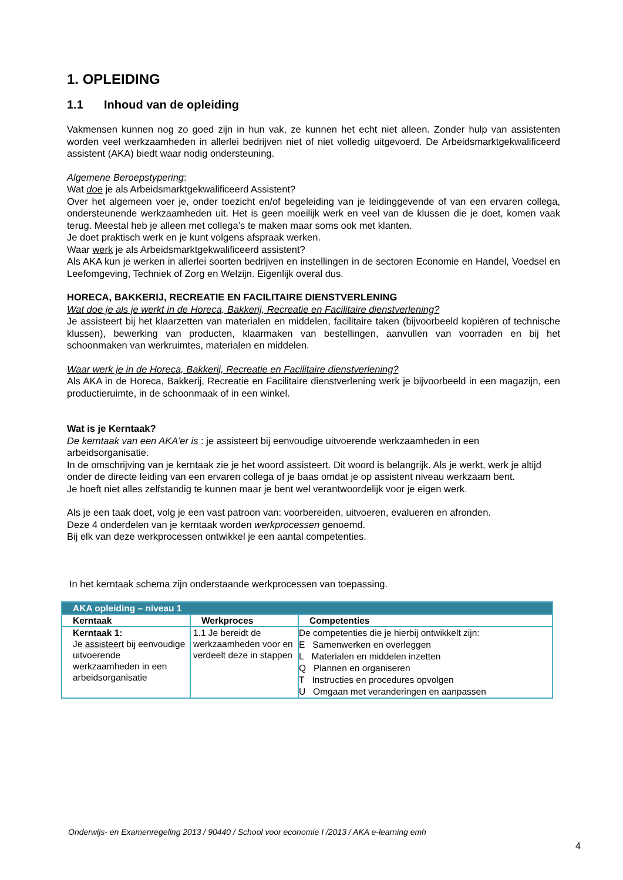1. OPLEIDING
1.1 Inhoud van de opleiding
Vakmensen kunnen nog zo goed zijn in hun vak, ze kunnen het echt niet alleen. Zonder hulp van assistenten worden veel werkzaamheden in allerlei bedrijven niet of niet volledig uitgevoerd. De Arbeidsmarktgekwalificeerd assistent (AKA) biedt waar nodig ondersteuning.
Algemene Beroepstypering:
Wat doe je als Arbeidsmarktgekwalificeerd Assistent?
Over het algemeen voer je, onder toezicht en/of begeleiding van je leidinggevende of van een ervaren collega, ondersteunende werkzaamheden uit. Het is geen moeilijk werk en veel van de klussen die je doet, komen vaak terug. Meestal heb je alleen met collega’s te maken maar soms ook met klanten.
Je doet praktisch werk en je kunt volgens afspraak werken.
Waar werk je als Arbeidsmarktgekwalificeerd assistent?
Als AKA kun je werken in allerlei soorten bedrijven en instellingen in de sectoren Economie en Handel, Voedsel en Leefomgeving, Techniek of Zorg en Welzijn. Eigenlijk overal dus.
HORECA, BAKKERIJ, RECREATIE EN FACILITAIRE DIENSTVERLENING
Wat doe je als je werkt in de Horeca, Bakkerij, Recreatie en Facilitaire dienstverlening?
Je assisteert bij het klaarzetten van materialen en middelen, facilitaire taken (bijvoorbeeld kopiëren of technische klussen), bewerking van producten, klaarmaken van bestellingen, aanvullen van voorraden en bij het schoonmaken van werkruimtes, materialen en middelen.
Waar werk je in de Horeca, Bakkerij, Recreatie en Facilitaire dienstverlening?
Als AKA in de Horeca, Bakkerij, Recreatie en Facilitaire dienstverlening werk je bijvoorbeeld in een magazijn, een productieruimte, in de schoonmaak of in een winkel.
Wat is je Kerntaak?
De kerntaak van een AKA’er is : je assisteert bij eenvoudige uitvoerende werkzaamheden in een arbeidsorganisatie.
In de omschrijving van je kerntaak zie je het woord assisteert. Dit woord is belangrijk. Als je werkt, werk je altijd onder de directe leiding van een ervaren collega of je baas omdat je op assistent niveau werkzaam bent.
Je hoeft niet alles zelfstandig te kunnen maar je bent wel verantwoordelijk voor je eigen werk.
Als je een taak doet, volg je een vast patroon van: voorbereiden, uitvoeren, evalueren en afronden.
Deze 4 onderdelen van je kerntaak worden werkprocessen genoemd.
Bij elk van deze werkprocessen ontwikkel je een aantal competenties.
In het kerntaak schema zijn onderstaande werkprocessen van toepassing.
| AKA opleiding – niveau 1 | | |
| Kerntaak | Werkproces | Competenties |
| Kerntaak 1: Je assisteert bij eenvoudige uitvoerende werkzaamheden in een arbeidsorganisatie | 1.1 Je bereidt de werkzaamheden voor en verdeelt deze in stappen | De competenties die je hierbij ontwikkelt zijn: E Samenwerken en overleggen L Materialen en middelen inzetten Q Plannen en organiseren T Instructies en procedures opvolgen U Omgaan met veranderingen en aanpassen |
Onderwijs- en Examenregeling 2013 / 90440 / School voor economie I /2013 / AKA e-learning emh
4